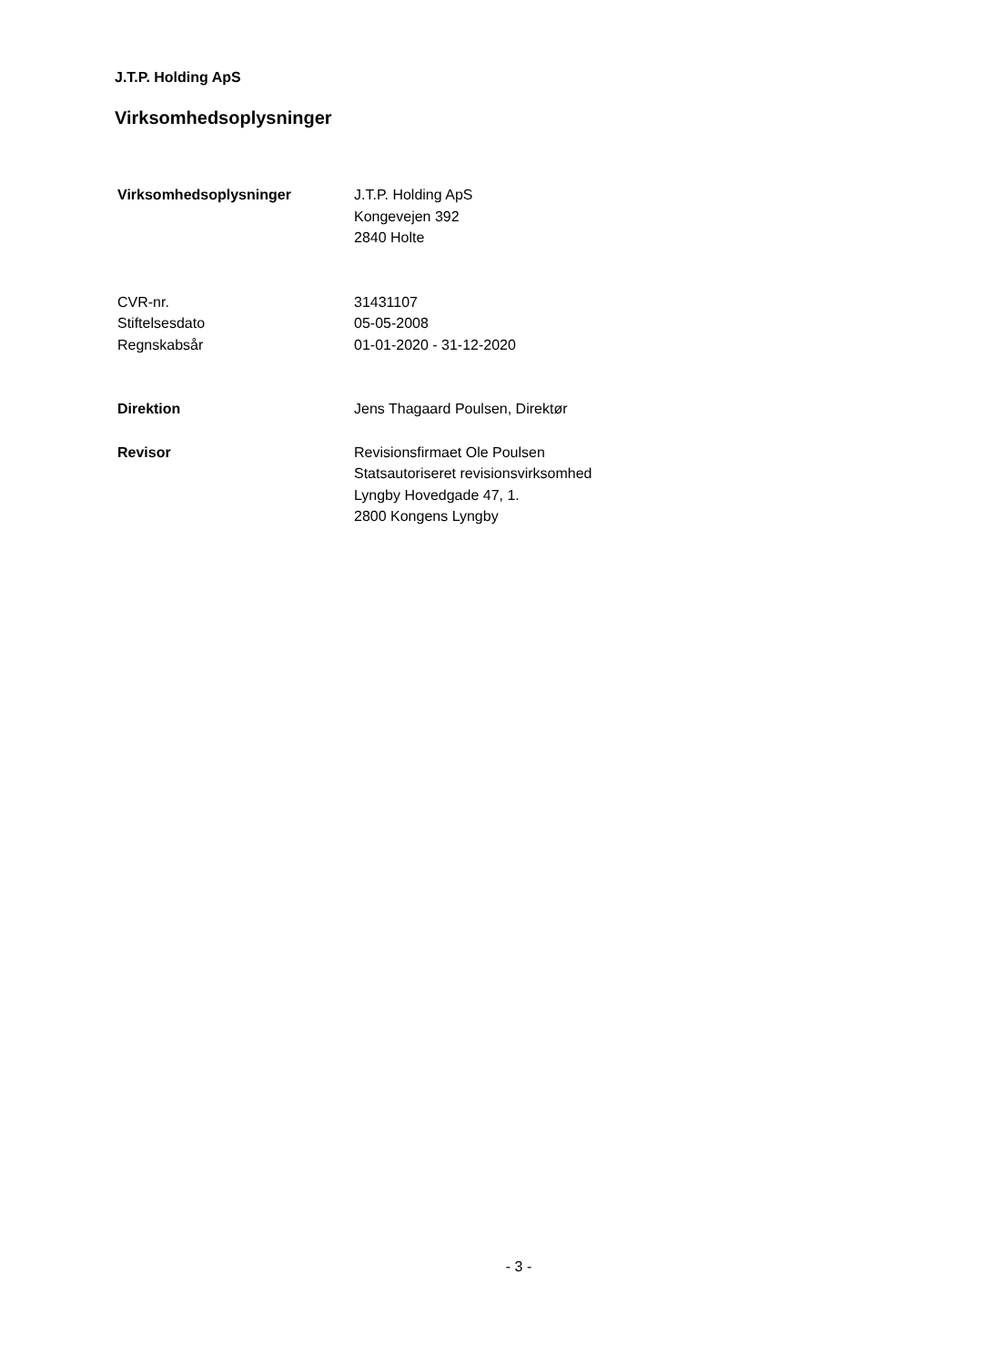J.T.P. Holding ApS
Virksomhedsoplysninger
Virksomhedsoplysninger J.T.P. Holding ApS
Kongevejen 392
2840 Holte
CVR-nr.
Stiftelsesdato
Regnskabsår
31431107
05-05-2008
01-01-2020 - 31-12-2020
Direktion Jens Thagaard Poulsen, Direktør
Revisor Revisionsfirmaet Ole Poulsen
Statsautoriseret revisionsvirksomhed
Lyngby Hovedgade 47, 1.
2800 Kongens Lyngby
- 3 -